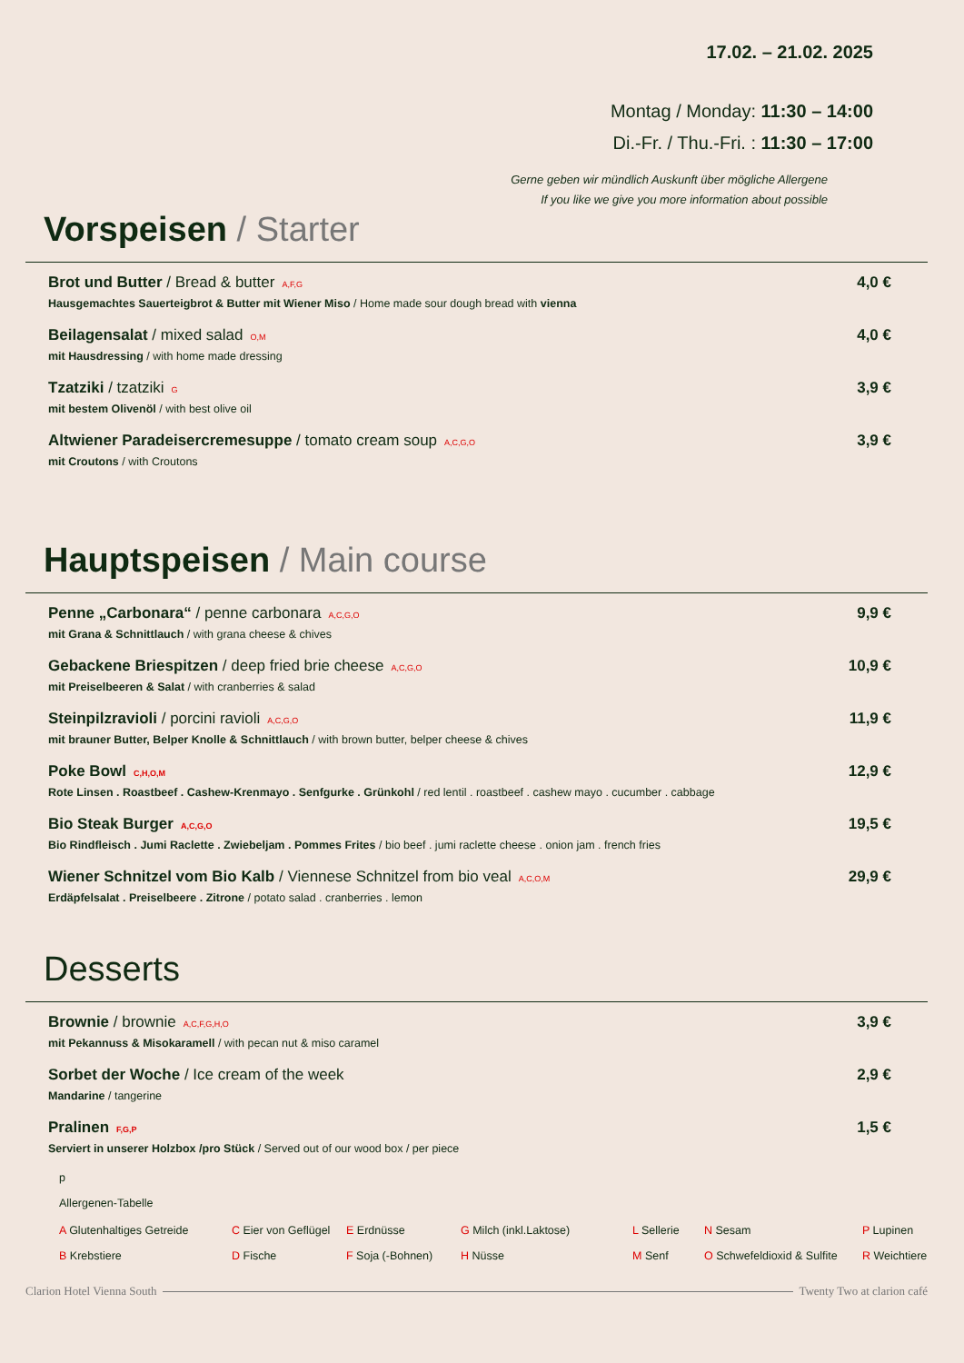17.02. – 21.02. 2025
Montag / Monday: 11:30 – 14:00
Di.-Fr. / Thu.-Fri. : 11:30 – 17:00
Gerne geben wir mündlich Auskunft über mögliche Allergene
If you like we give you more information about possible
Vorspeisen / Starter
Brot und Butter / Bread & butter A,F,G
Hausgemachtes Sauerteigbrot & Butter mit Wiener Miso / Home made sour dough bread with vienna
4,0 €
Beilagensalat / mixed salad O,M
mit Hausdressing / with home made dressing
4,0 €
Tzatziki / tzatziki G
mit bestem Olivenöl / with best olive oil
3,9 €
Altwiener Paradeisercremesuppe / tomato cream soup A,C,G,O
mit Croutons / with Croutons
3,9 €
Hauptspeisen / Main course
Penne „Carbonara“ / penne carbonara A,C,G,O
mit Grana & Schnittlauch / with grana cheese & chives
9,9 €
Gebackene Briespitzen / deep fried brie cheese A,C,G,O
mit Preiselbeeren & Salat / with cranberries & salad
10,9 €
Steinpilzravioli / porcini ravioli A,C,G,O
mit brauner Butter, Belper Knolle & Schnittlauch / with brown butter, belper cheese & chives
11,9 €
Poke Bowl C,H,O,M
Rote Linsen . Roastbeef . Cashew-Krenmayo . Senfgurke . Grünkohl / red lentil . roastbeef . cashew mayo . cucumber . cabbage
12,9 €
Bio Steak Burger A,C,G,O
Bio Rindfleisch . Jumi Raclette . Zwiebeljam . Pommes Frites / bio beef . jumi raclette cheese . onion jam . french fries
19,5 €
Wiener Schnitzel vom Bio Kalb / Viennese Schnitzel from bio veal A,C,O,M
Erdäpfelsalat . Preiselbeere . Zitrone / potato salad . cranberries . lemon
29,9 €
Desserts
Brownie / brownie A,C,F,G,H,O
mit Pekannuss & Misokaramell / with pecan nut & miso caramel
3,9 €
Sorbet der Woche / Ice cream of the week
Mandarine / tangerine
2,9 €
Pralinen F,G,P
Serviert in unserer Holzbox /pro Stück / Served out of our wood box / per piece
1,5 €
p
Allergenen-Tabelle
A Glutenhaltiges Getreide C Eier von Geflügel E Erdnüsse G Milch (inkl.Laktose) L Sellerie N Sesam P Lupinen B Krebstiere D Fische F Soja (-Bohnen) H Nüsse M Senf O Schwefeldioxid & Sulfite R Weichtiere
Clarion Hotel Vienna South Twenty Two at clarion café